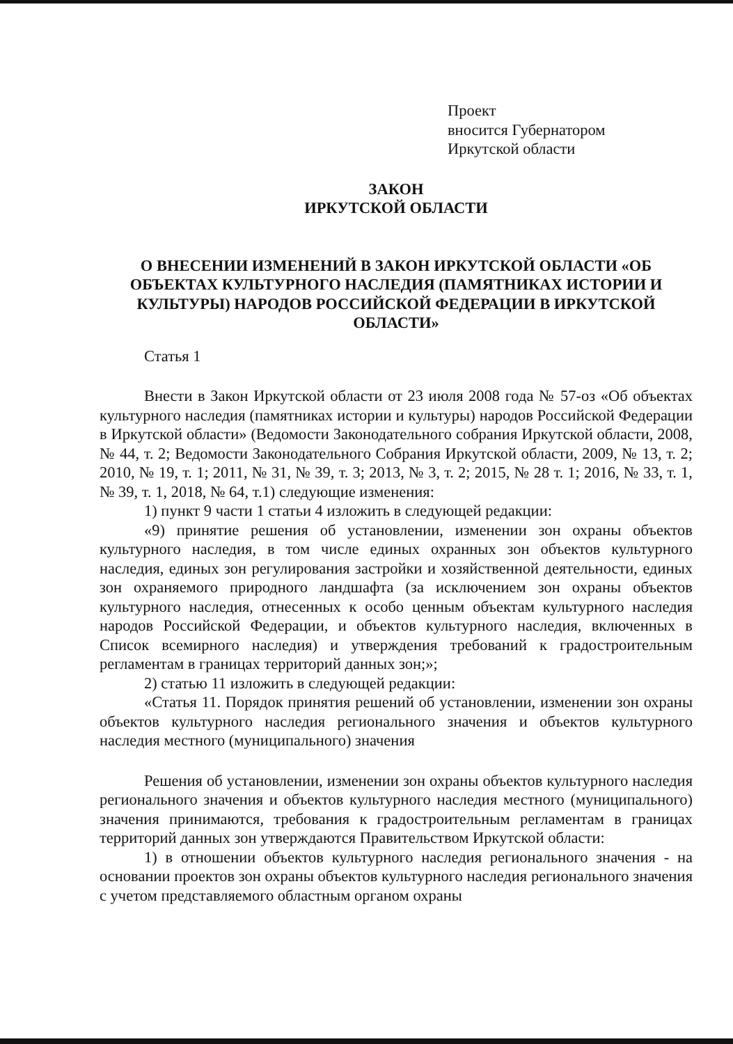Проект
вносится Губернатором
Иркутской области
ЗАКОН
ИРКУТСКОЙ ОБЛАСТИ
О ВНЕСЕНИИ ИЗМЕНЕНИЙ В ЗАКОН ИРКУТСКОЙ ОБЛАСТИ «ОБ ОБЪЕКТАХ КУЛЬТУРНОГО НАСЛЕДИЯ (ПАМЯТНИКАХ ИСТОРИИ И КУЛЬТУРЫ) НАРОДОВ РОССИЙСКОЙ ФЕДЕРАЦИИ В ИРКУТСКОЙ ОБЛАСТИ»
Статья 1
Внести в Закон Иркутской области от 23 июля 2008 года № 57-оз «Об объектах культурного наследия (памятниках истории и культуры) народов Российской Федерации в Иркутской области» (Ведомости Законодательного собрания Иркутской области, 2008, № 44, т. 2; Ведомости Законодательного Собрания Иркутской области, 2009, № 13, т. 2; 2010, № 19, т. 1; 2011, № 31, № 39, т. 3; 2013, № 3, т. 2; 2015, № 28 т. 1; 2016, № 33, т. 1, № 39, т. 1, 2018, № 64, т.1) следующие изменения:
1) пункт 9 части 1 статьи 4 изложить в следующей редакции:
«9) принятие решения об установлении, изменении зон охраны объектов культурного наследия, в том числе единых охранных зон объектов культурного наследия, единых зон регулирования застройки и хозяйственной деятельности, единых зон охраняемого природного ландшафта (за исключением зон охраны объектов культурного наследия, отнесенных к особо ценным объектам культурного наследия народов Российской Федерации, и объектов культурного наследия, включенных в Список всемирного наследия) и утверждения требований к градостроительным регламентам в границах территорий данных зон;»;
2) статью 11 изложить в следующей редакции:
«Статья 11. Порядок принятия решений об установлении, изменении зон охраны объектов культурного наследия регионального значения и объектов культурного наследия местного (муниципального) значения
Решения об установлении, изменении зон охраны объектов культурного наследия регионального значения и объектов культурного наследия местного (муниципального) значения принимаются, требования к градостроительным регламентам в границах территорий данных зон утверждаются Правительством Иркутской области:
1) в отношении объектов культурного наследия регионального значения - на основании проектов зон охраны объектов культурного наследия регионального значения с учетом представляемого областным органом охраны